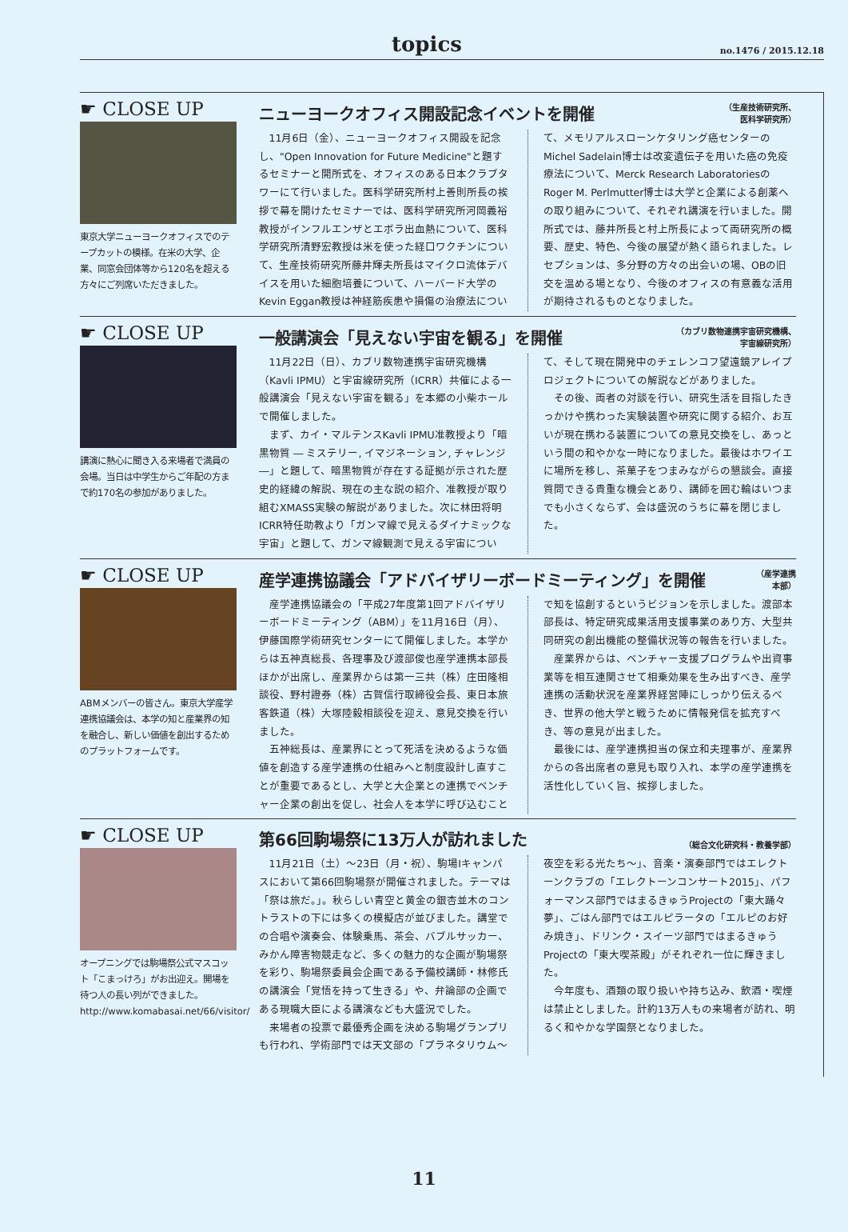topics no.1476 / 2015.12.18
☛ CLOSE UP
東京大学ニューヨークオフィスでのテープカットの模様。在米の大学、企業、同窓会団体等から120名を超える方々にご列席いただきました。
ニューヨークオフィス開設記念イベントを開催 （生産技術研究所、
医科学研究所）
11月6日（金）、ニューヨークオフィス開設を記念し、"Open Innovation for Future Medicine"と題するセミナーと開所式を、オフィスのある日本クラブタワーにて行いました。医科学研究所村上善則所長の挨拶で幕を開けたセミナーでは、医科学研究所河岡義裕教授がインフルエンザとエボラ出血熱について、医科学研究所清野宏教授は米を使った経口ワクチンについて、生産技術研究所藤井輝夫所長はマイクロ流体デバイスを用いた細胞培養について、ハーバード大学のKevin Eggan教授は神経筋疾患や損傷の治療法について、メモリアルスローンケタリング癌センターのMichel Sadelain博士は改変遺伝子を用いた癌の免疫療法について、Merck Research LaboratoriesのRoger M. Perlmutter博士は大学と企業による創薬への取り組みについて、それぞれ講演を行いました。開所式では、藤井所長と村上所長によって両研究所の概要、歴史、特色、今後の展望が熱く語られました。レセプションは、多分野の方々の出会いの場、OBの旧交を温める場となり、今後のオフィスの有意義な活用が期待されるものとなりました。
☛ CLOSE UP
講演に熱心に聞き入る来場者で満員の会場。当日は中学生からご年配の方まで約170名の参加がありました。
一般講演会「見えない宇宙を観る」を開催 （カブリ数物連携宇宙研究機構、
宇宙線研究所）
11月22日（日）、カブリ数物連携宇宙研究機構（Kavli IPMU）と宇宙線研究所（ICRR）共催による一般講演会「見えない宇宙を観る」を本郷の小柴ホールで開催しました。
まず、カイ・マルテンスKavli IPMU准教授より「暗黒物質 ― ミステリー, イマジネーション, チャレンジ ―」と題して、暗黒物質が存在する証拠が示された歴史的経緯の解説、現在の主な説の紹介、准教授が取り組むXMASS実験の解説がありました。次に林田将明 ICRR特任助教より「ガンマ線で見えるダイナミックな宇宙」と題して、ガンマ線観測で見える宇宙について、そして現在開発中のチェレンコフ望遠鏡アレイプロジェクトについての解説などがありました。
その後、両者の対談を行い、研究生活を目指したきっかけや携わった実験装置や研究に関する紹介、お互いが現在携わる装置についての意見交換をし、あっという間の和やかな一時になりました。最後はホワイエに場所を移し、茶菓子をつまみながらの懇談会。直接質問できる貴重な機会とあり、講師を囲む輪はいつまでも小さくならず、会は盛況のうちに幕を閉じました。
☛ CLOSE UP
ABMメンバーの皆さん。東京大学産学連携協議会は、本学の知と産業界の知を融合し、新しい価値を創出するためのプラットフォームです。
産学連携協議会「アドバイザリーボードミーティング」を開催 （産学連携
本部）
産学連携協議会の「平成27年度第1回アドバイザリーボードミーティング（ABM）」を11月16日（月）、伊藤国際学術研究センターにて開催しました。本学からは五神真総長、各理事及び渡部俊也産学連携本部長ほかが出席し、産業界からは第一三共（株）庄田隆相談役、野村證券（株）古賀信行取締役会長、東日本旅客鉄道（株）大塚陸毅相談役を迎え、意見交換を行いました。
五神総長は、産業界にとって死活を決めるような価値を創造する産学連携の仕組みへと制度設計し直すことが重要であるとし、大学と大企業との連携でベンチャー企業の創出を促し、社会人を本学に呼び込むことで知を協創するというビジョンを示しました。渡部本部長は、特定研究成果活用支援事業のあり方、大型共同研究の創出機能の整備状況等の報告を行いました。
産業界からは、ベンチャー支援プログラムや出資事業等を相互連関させて相乗効果を生み出すべき、産学連携の活動状況を産業界経営陣にしっかり伝えるべき、世界の他大学と戦うために情報発信を拡充すべき、等の意見が出ました。
最後には、産学連携担当の保立和夫理事が、産業界からの各出席者の意見も取り入れ、本学の産学連携を活性化していく旨、挨拶しました。
☛ CLOSE UP
オープニングでは駒場祭公式マスコット「こまっけろ」がお出迎え。開場を待つ人の長い列ができました。
http://www.komabasai.net/66/visitor/
第66回駒場祭に13万人が訪れました （総合文化研究科・教養学部）
11月21日（土）～23日（月・祝）、駒場Ⅰキャンパスにおいて第66回駒場祭が開催されました。テーマは「祭は旅だ。」。秋らしい青空と黄金の銀杏並木のコントラストの下には多くの模擬店が並びました。講堂での合唱や演奏会、体験乗馬、茶会、バブルサッカー、みかん障害物競走など、多くの魅力的な企画が駒場祭を彩り、駒場祭委員会企画である予備校講師・林修氏の講演会「覚悟を持って生きる」や、弁論部の企画である現職大臣による講演なども大盛況でした。
来場者の投票で最優秀企画を決める駒場グランプリも行われ、学術部門では天文部の「プラネタリウム～夜空を彩る光たち～」、音楽・演奏部門ではエレクトーンクラブの「エレクトーンコンサート2015」、パフォーマンス部門ではまるきゅうProjectの「東大踊々夢」、ごはん部門ではエルピラータの「エルピのお好み焼き」、ドリンク・スイーツ部門ではまるきゅうProjectの「東大喫茶殿」がそれぞれ一位に輝きました。
今年度も、酒類の取り扱いや持ち込み、飲酒・喫煙は禁止としました。計約13万人もの来場者が訪れ、明るく和やかな学園祭となりました。
11